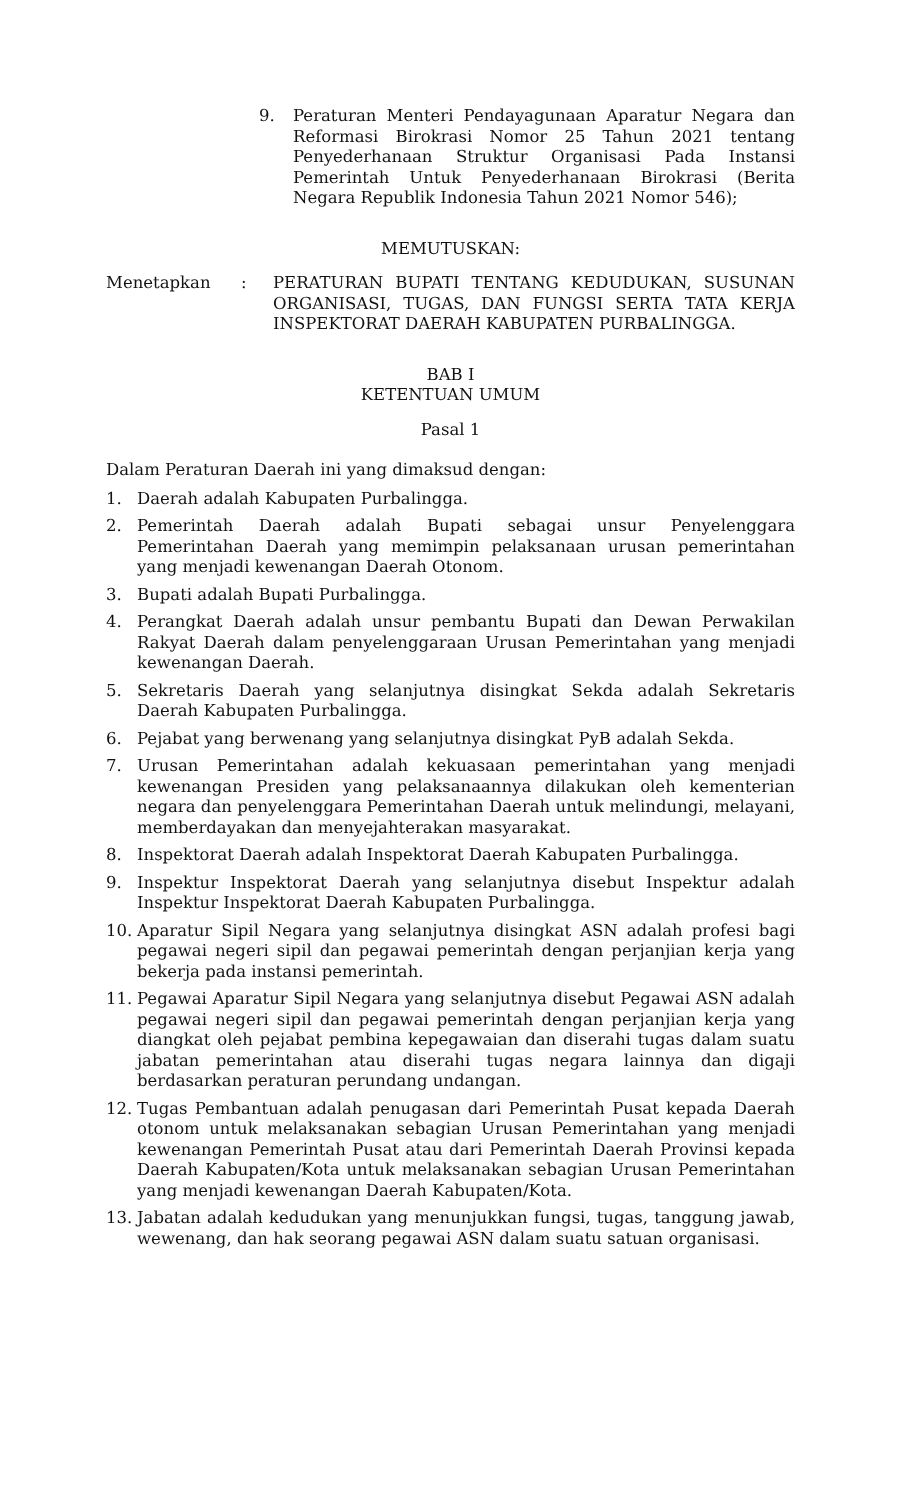9. Peraturan Menteri Pendayagunaan Aparatur Negara dan Reformasi Birokrasi Nomor 25 Tahun 2021 tentang Penyederhanaan Struktur Organisasi Pada Instansi Pemerintah Untuk Penyederhanaan Birokrasi (Berita Negara Republik Indonesia Tahun 2021 Nomor 546);
MEMUTUSKAN:
Menetapkan : PERATURAN BUPATI TENTANG KEDUDUKAN, SUSUNAN ORGANISASI, TUGAS, DAN FUNGSI SERTA TATA KERJA INSPEKTORAT DAERAH KABUPATEN PURBALINGGA.
BAB I
KETENTUAN UMUM
Pasal 1
Dalam Peraturan Daerah ini yang dimaksud dengan:
1. Daerah adalah Kabupaten Purbalingga.
2. Pemerintah Daerah adalah Bupati sebagai unsur Penyelenggara Pemerintahan Daerah yang memimpin pelaksanaan urusan pemerintahan yang menjadi kewenangan Daerah Otonom.
3. Bupati adalah Bupati Purbalingga.
4. Perangkat Daerah adalah unsur pembantu Bupati dan Dewan Perwakilan Rakyat Daerah dalam penyelenggaraan Urusan Pemerintahan yang menjadi kewenangan Daerah.
5. Sekretaris Daerah yang selanjutnya disingkat Sekda adalah Sekretaris Daerah Kabupaten Purbalingga.
6. Pejabat yang berwenang yang selanjutnya disingkat PyB adalah Sekda.
7. Urusan Pemerintahan adalah kekuasaan pemerintahan yang menjadi kewenangan Presiden yang pelaksanaannya dilakukan oleh kementerian negara dan penyelenggara Pemerintahan Daerah untuk melindungi, melayani, memberdayakan dan menyejahterakan masyarakat.
8. Inspektorat Daerah adalah Inspektorat Daerah Kabupaten Purbalingga.
9. Inspektur Inspektorat Daerah yang selanjutnya disebut Inspektur adalah Inspektur Inspektorat Daerah Kabupaten Purbalingga.
10. Aparatur Sipil Negara yang selanjutnya disingkat ASN adalah profesi bagi pegawai negeri sipil dan pegawai pemerintah dengan perjanjian kerja yang bekerja pada instansi pemerintah.
11. Pegawai Aparatur Sipil Negara yang selanjutnya disebut Pegawai ASN adalah pegawai negeri sipil dan pegawai pemerintah dengan perjanjian kerja yang diangkat oleh pejabat pembina kepegawaian dan diserahi tugas dalam suatu jabatan pemerintahan atau diserahi tugas negara lainnya dan digaji berdasarkan peraturan perundang undangan.
12. Tugas Pembantuan adalah penugasan dari Pemerintah Pusat kepada Daerah otonom untuk melaksanakan sebagian Urusan Pemerintahan yang menjadi kewenangan Pemerintah Pusat atau dari Pemerintah Daerah Provinsi kepada Daerah Kabupaten/Kota untuk melaksanakan sebagian Urusan Pemerintahan yang menjadi kewenangan Daerah Kabupaten/Kota.
13. Jabatan adalah kedudukan yang menunjukkan fungsi, tugas, tanggung jawab, wewenang, dan hak seorang pegawai ASN dalam suatu satuan organisasi.